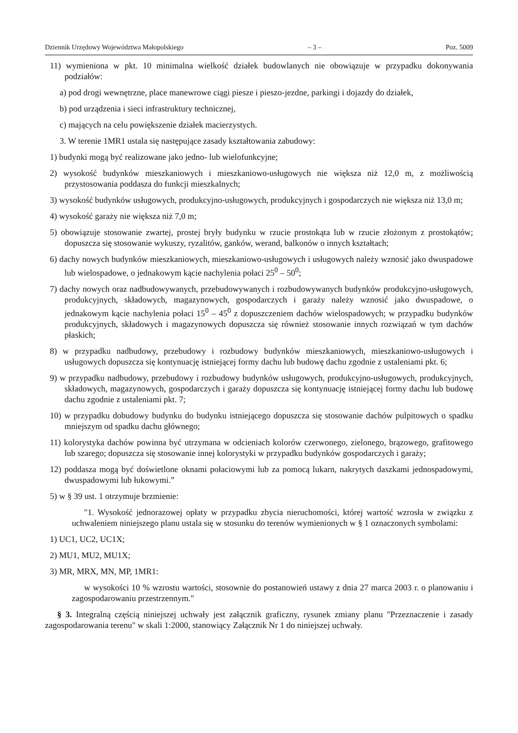Dziennik Urzędowy Województwa Małopolskiego – 3 – Poz. 5009
11) wymieniona w pkt. 10 minimalna wielkość działek budowlanych nie obowiązuje w przypadku dokonywania podziałów:
a) pod drogi wewnętrzne, place manewrowe ciągi piesze i pieszo-jezdne, parkingi i dojazdy do działek,
b) pod urządzenia i sieci infrastruktury technicznej,
c) mających na celu powiększenie działek macierzystych.
3. W terenie 1MR1 ustala się następujące zasady kształtowania zabudowy:
1) budynki mogą być realizowane jako jedno- lub wielofunkcyjne;
2) wysokość budynków mieszkaniowych i mieszkaniowo-usługowych nie większa niż 12,0 m, z możliwością przystosowania poddasza do funkcji mieszkalnych;
3) wysokość budynków usługowych, produkcyjno-usługowych, produkcyjnych i gospodarczych nie większa niż 13,0 m;
4) wysokość garaży nie większa niż 7,0 m;
5) obowiązuje stosowanie zwartej, prostej bryły budynku w rzucie prostokąta lub w rzucie złożonym z prostokątów; dopuszcza się stosowanie wykuszy, ryzalitów, ganków, werand, balkonów o innych kształtach;
6) dachy nowych budynków mieszkaniowych, mieszkaniowo-usługowych i usługowych należy wznosić jako dwuspadowe lub wielospadowe, o jednakowym kącie nachylenia połaci 25<sup>0</sup> – 50<sup>0</sup>;
7) dachy nowych oraz nadbudowywanych, przebudowywanych i rozbudowywanych budynków produkcyjno-usługowych, produkcyjnych, składowych, magazynowych, gospodarczych i garaży należy wznosić jako dwuspadowe, o jednakowym kącie nachylenia połaci 15<sup>0</sup> – 45<sup>0</sup> z dopuszczeniem dachów wielospadowych; w przypadku budynków produkcyjnych, składowych i magazynowych dopuszcza się również stosowanie innych rozwiązań w tym dachów płaskich;
8) w przypadku nadbudowy, przebudowy i rozbudowy budynków mieszkaniowych, mieszkaniowo-usługowych i usługowych dopuszcza się kontynuację istniejącej formy dachu lub budowę dachu zgodnie z ustaleniami pkt. 6;
9) w przypadku nadbudowy, przebudowy i rozbudowy budynków usługowych, produkcyjno-usługowych, produkcyjnych, składowych, magazynowych, gospodarczych i garaży dopuszcza się kontynuację istniejącej formy dachu lub budowę dachu zgodnie z ustaleniami pkt. 7;
10) w przypadku dobudowy budynku do budynku istniejącego dopuszcza się stosowanie dachów pulpitowych o spadku mniejszym od spadku dachu głównego;
11) kolorystyka dachów powinna być utrzymana w odcieniach kolorów czerwonego, zielonego, brązowego, grafitowego lub szarego; dopuszcza się stosowanie innej kolorystyki w przypadku budynków gospodarczych i garaży;
12) poddasza mogą być doświetlone oknami połaciowymi lub za pomocą lukarn, nakrytych daszkami jednospadowymi, dwuspadowymi lub łukowymi.”
5) w § 39 ust. 1 otrzymuje brzmienie:
"1. Wysokość jednorazowej opłaty w przypadku zbycia nieruchomości, której wartość wzrosła w związku z uchwaleniem niniejszego planu ustala się w stosunku do terenów wymienionych w § 1 oznaczonych symbolami:
1) UC1, UC2, UC1X;
2) MU1, MU2, MU1X;
3) MR, MRX, MN, MP, 1MR1:
w wysokości 10 % wzrostu wartości, stosownie do postanowień ustawy z dnia 27 marca 2003 r. o planowaniu i zagospodarowaniu przestrzennym."
§ 3. Integralną częścią niniejszej uchwały jest załącznik graficzny, rysunek zmiany planu "Przeznaczenie i zasady zagospodarowania terenu" w skali 1:2000, stanowiący Załącznik Nr 1 do niniejszej uchwały.